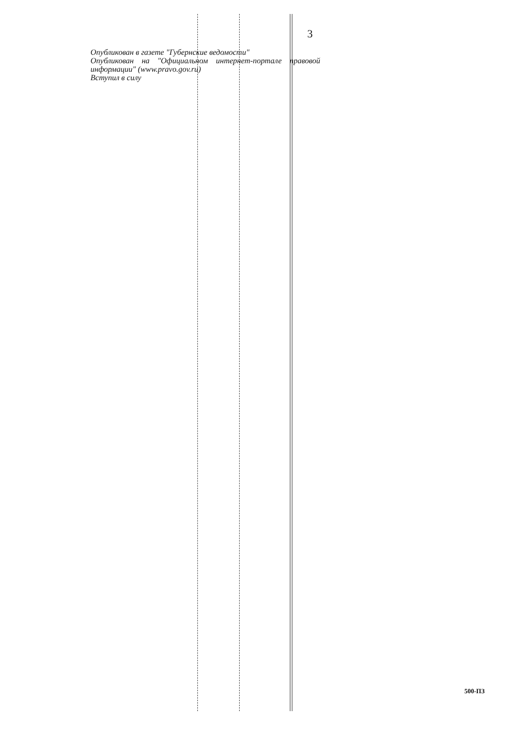3
Опубликован в газете "Губернские ведомости"
Опубликован на "Официальном интернет-портале правовой информации" (www.pravo.gov.ru)
Вступил в силу
500-ПЗ